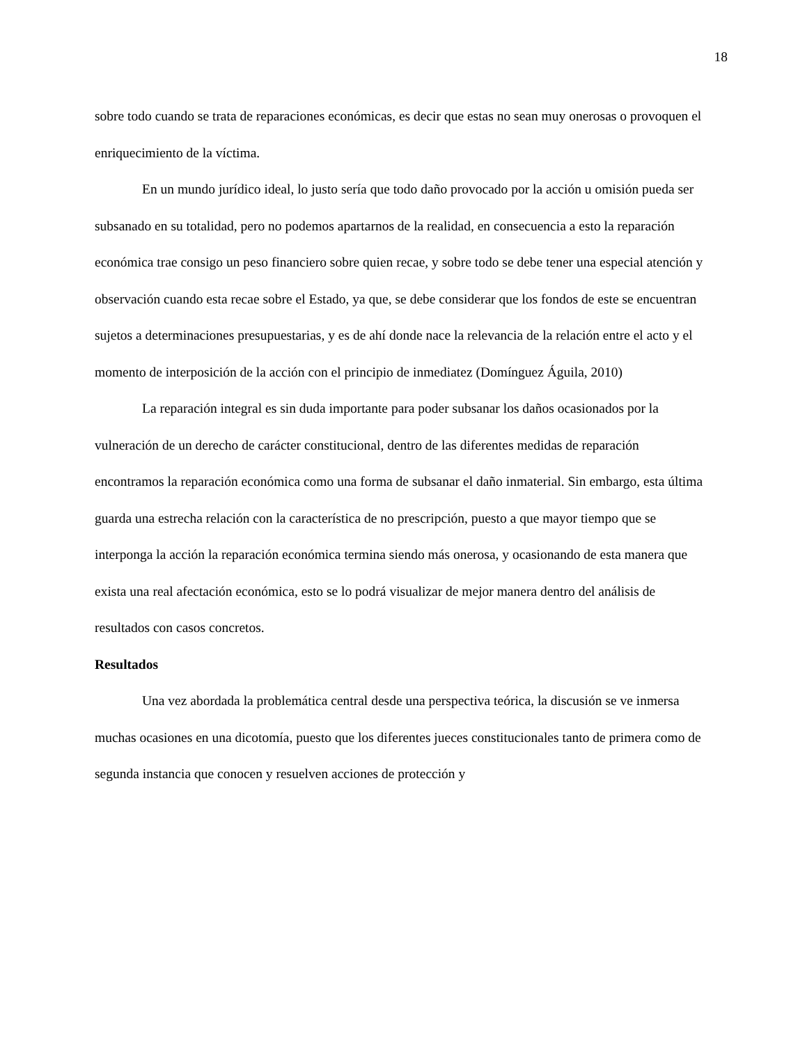18
sobre todo cuando se trata de reparaciones económicas, es decir que estas no sean muy onerosas o provoquen el enriquecimiento de la víctima.
En un mundo jurídico ideal, lo justo sería que todo daño provocado por la acción u omisión pueda ser subsanado en su totalidad, pero no podemos apartarnos de la realidad, en consecuencia a esto la reparación económica trae consigo un peso financiero sobre quien recae, y sobre todo se debe tener una especial atención y observación cuando esta recae sobre el Estado, ya que, se debe considerar que los fondos de este se encuentran sujetos a determinaciones presupuestarias, y es de ahí donde nace la relevancia de la relación entre el acto y el momento de interposición de la acción con el principio de inmediatez (Domínguez Águila, 2010)
La reparación integral es sin duda importante para poder subsanar los daños ocasionados por la vulneración de un derecho de carácter constitucional, dentro de las diferentes medidas de reparación encontramos la reparación económica como una forma de subsanar el daño inmaterial. Sin embargo, esta última guarda una estrecha relación con la característica de no prescripción, puesto a que mayor tiempo que se interponga la acción la reparación económica termina siendo más onerosa, y ocasionando de esta manera que exista una real afectación económica, esto se lo podrá visualizar de mejor manera dentro del análisis de resultados con casos concretos.
Resultados
Una vez abordada la problemática central desde una perspectiva teórica, la discusión se ve inmersa muchas ocasiones en una dicotomía, puesto que los diferentes jueces constitucionales tanto de primera como de segunda instancia que conocen y resuelven acciones de protección y